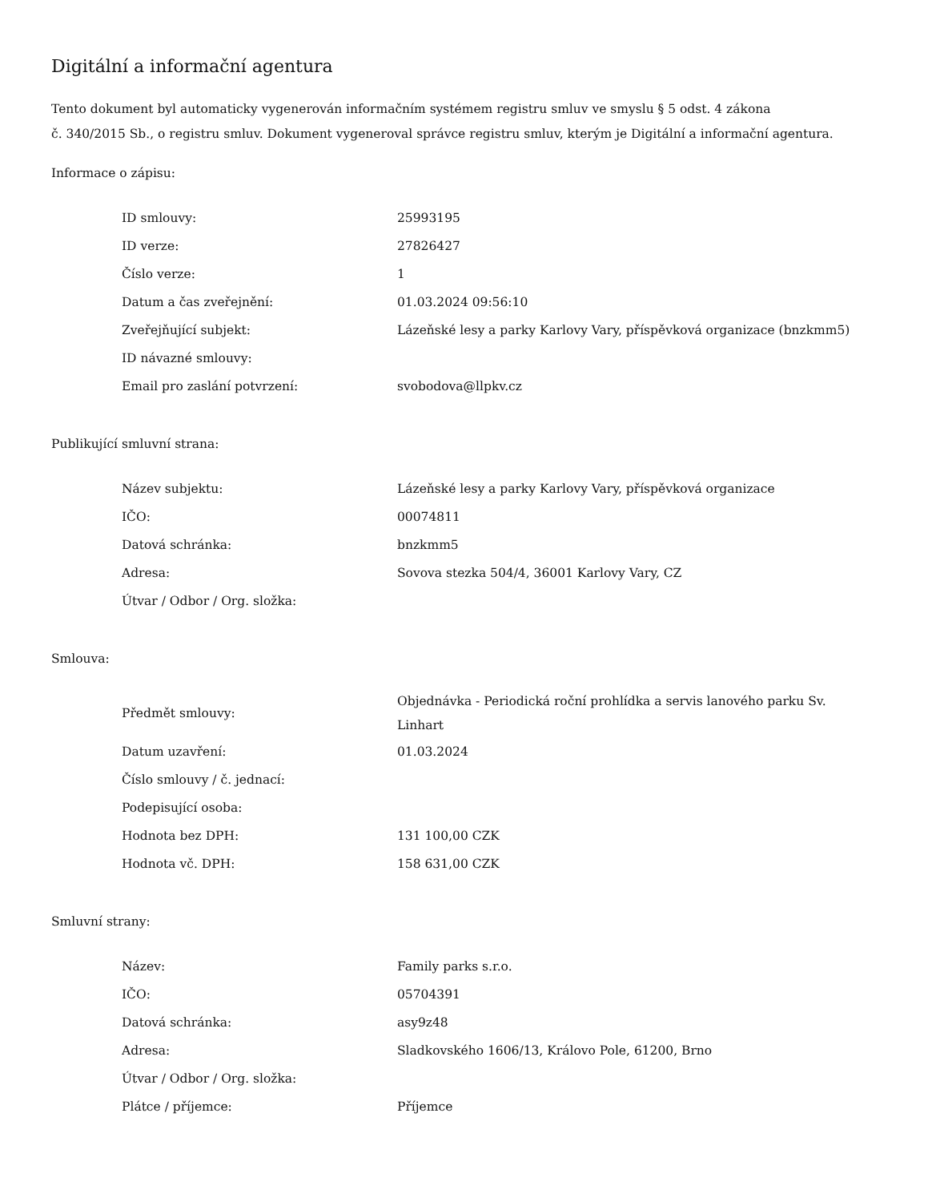Digitální a informační agentura
Tento dokument byl automaticky vygenerován informačním systémem registru smluv ve smyslu § 5 odst. 4 zákona
č. 340/2015 Sb., o registru smluv. Dokument vygeneroval správce registru smluv, kterým je Digitální a informační agentura.
Informace o zápisu:
| ID smlouvy: | 25993195 |
| ID verze: | 27826427 |
| Číslo verze: | 1 |
| Datum a čas zveřejnění: | 01.03.2024 09:56:10 |
| Zveřejňující subjekt: | Lázeňské lesy a parky Karlovy Vary, příspěvková organizace (bnzkmm5) |
| ID návazné smlouvy: | |
| Email pro zaslání potvrzení: | svobodova@llpkv.cz |
Publikující smluvní strana:
| Název subjektu: | Lázeňské lesy a parky Karlovy Vary, příspěvková organizace |
| IČO: | 00074811 |
| Datová schránka: | bnzkmm5 |
| Adresa: | Sovova stezka 504/4, 36001 Karlovy Vary, CZ |
| Útvar / Odbor / Org. složka: | |
Smlouva:
| Předmět smlouvy: | Objednávka - Periodická roční prohlídka a servis lanového parku Sv. Linhart |
| Datum uzavření: | 01.03.2024 |
| Číslo smlouvy / č. jednací: | |
| Podepisující osoba: | |
| Hodnota bez DPH: | 131 100,00 CZK |
| Hodnota vč. DPH: | 158 631,00 CZK |
Smluvní strany:
| Název: | Family parks s.r.o. |
| IČO: | 05704391 |
| Datová schránka: | asy9z48 |
| Adresa: | Sladkovského 1606/13, Královo Pole, 61200, Brno |
| Útvar / Odbor / Org. složka: | |
| Plátce / příjemce: | Příjemce |